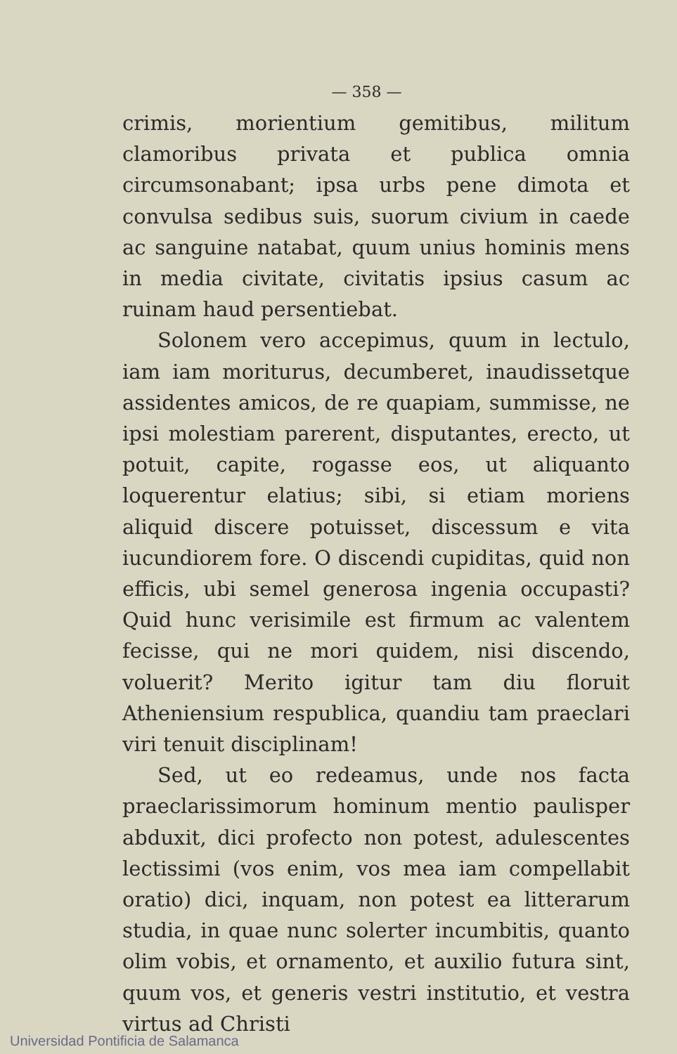— 358 —
crimis, morientium gemitibus, militum clamoribus privata et publica omnia circumsonabant; ipsa urbs pene dimota et convulsa sedibus suis, suorum civium in caede ac sanguine natabat, quum unius hominis mens in media civitate, civitatis ipsius casum ac ruinam haud persentiebat.
Solonem vero accepimus, quum in lectulo, iam iam moriturus, decumberet, inaudissetque assidentes amicos, de re quapiam, summisse, ne ipsi molestiam parerent, disputantes, erecto, ut potuit, capite, rogasse eos, ut aliquanto loquerentur elatius; sibi, si etiam moriens aliquid discere potuisset, discessum e vita iucundiorem fore. O discendi cupiditas, quid non efficis, ubi semel generosa ingenia occupasti? Quid hunc verisimile est firmum ac valentem fecisse, qui ne mori quidem, nisi discendo, voluerit? Merito igitur tam diu floruit Atheniensium respublica, quandiu tam praeclari viri tenuit disciplinam!
Sed, ut eo redeamus, unde nos facta praeclarissimorum hominum mentio paulisper abduxit, dici profecto non potest, adulescentes lectissimi (vos enim, vos mea iam compellabit oratio) dici, inquam, non potest ea litterarum studia, in quae nunc solerter incumbitis, quanto olim vobis, et ornamento, et auxilio futura sint, quum vos, et generis vestri institutio, et vestra virtus ad Christi
Universidad Pontificia de Salamanca